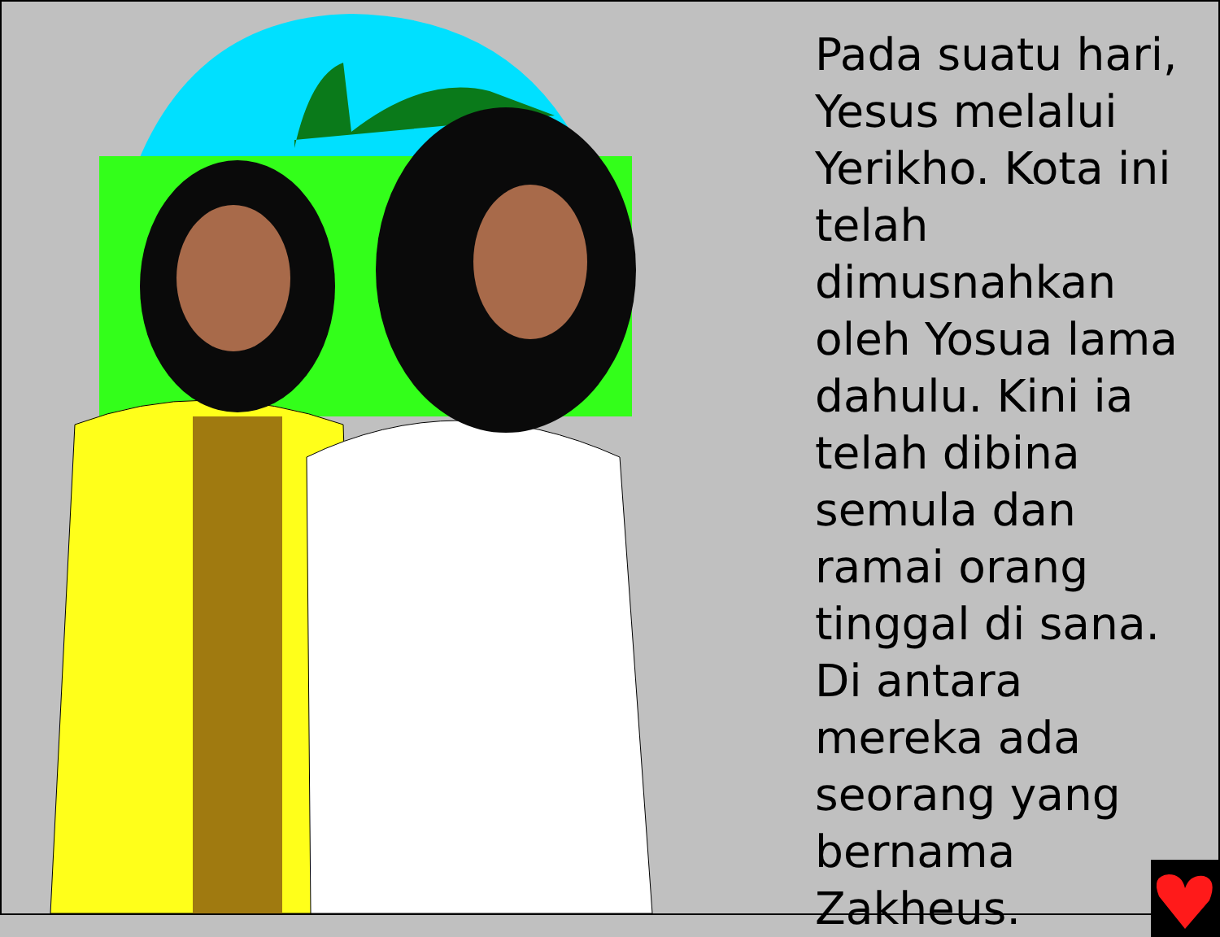Pada suatu hari, Yesus melalui Yerikho. Kota ini telah dimusnahkan oleh Yosua lama dahulu. Kini ia telah dibina semula dan ramai orang tinggal di sana. Di antara mereka ada seorang yang bernama Zakheus.